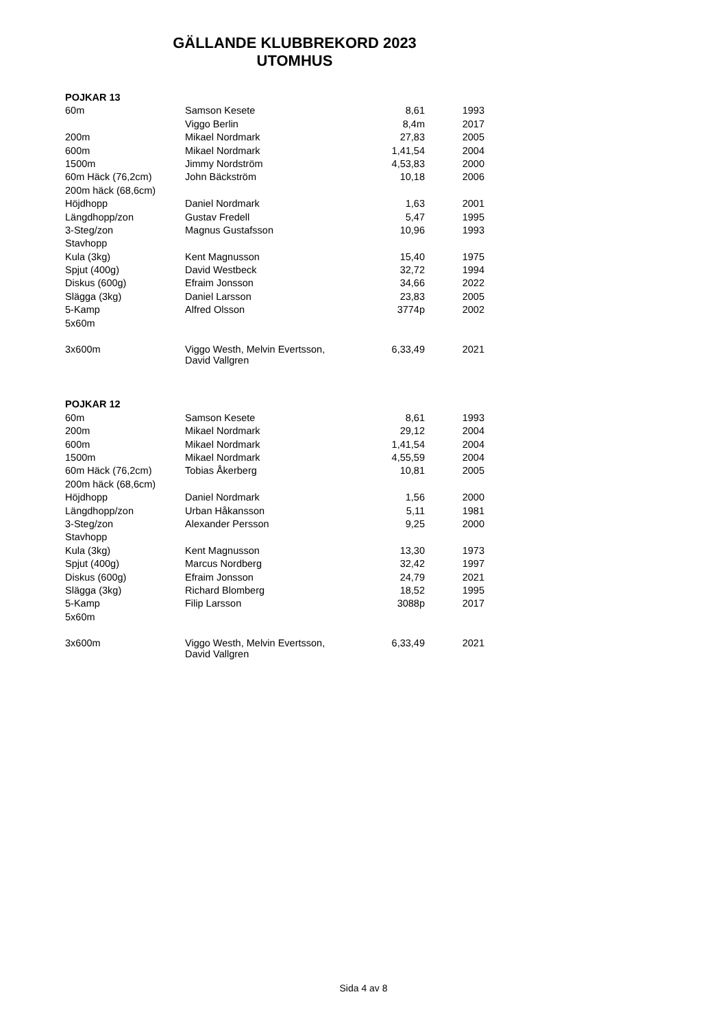GÄLLANDE KLUBBREKORD 2023
UTOMHUS
| POJKAR 13 | | | |
| --- | --- | --- | --- |
| 60m | Samson Kesete | 8,61 | 1993 |
| | Viggo Berlin | 8,4m | 2017 |
| 200m | Mikael Nordmark | 27,83 | 2005 |
| 600m | Mikael Nordmark | 1,41,54 | 2004 |
| 1500m | Jimmy Nordström | 4,53,83 | 2000 |
| 60m Häck (76,2cm) | John Bäckström | 10,18 | 2006 |
| 200m häck (68,6cm) | | | |
| Höjdhopp | Daniel Nordmark | 1,63 | 2001 |
| Längdhopp/zon | Gustav Fredell | 5,47 | 1995 |
| 3-Steg/zon | Magnus Gustafsson | 10,96 | 1993 |
| Stavhopp | | | |
| Kula (3kg) | Kent Magnusson | 15,40 | 1975 |
| Spjut (400g) | David Westbeck | 32,72 | 1994 |
| Diskus (600g) | Efraim Jonsson | 34,66 | 2022 |
| Slägga (3kg) | Daniel Larsson | 23,83 | 2005 |
| 5-Kamp | Alfred Olsson | 3774p | 2002 |
| 5x60m | | | |
| 3x600m | Viggo Westh, Melvin Evertsson, David Vallgren | 6,33,49 | 2021 |
| POJKAR 12 | | | |
| 60m | Samson Kesete | 8,61 | 1993 |
| 200m | Mikael Nordmark | 29,12 | 2004 |
| 600m | Mikael Nordmark | 1,41,54 | 2004 |
| 1500m | Mikael Nordmark | 4,55,59 | 2004 |
| 60m Häck (76,2cm) | Tobias Åkerberg | 10,81 | 2005 |
| 200m häck (68,6cm) | | | |
| Höjdhopp | Daniel Nordmark | 1,56 | 2000 |
| Längdhopp/zon | Urban Håkansson | 5,11 | 1981 |
| 3-Steg/zon | Alexander Persson | 9,25 | 2000 |
| Stavhopp | | | |
| Kula (3kg) | Kent Magnusson | 13,30 | 1973 |
| Spjut (400g) | Marcus Nordberg | 32,42 | 1997 |
| Diskus (600g) | Efraim Jonsson | 24,79 | 2021 |
| Slägga (3kg) | Richard Blomberg | 18,52 | 1995 |
| 5-Kamp | Filip Larsson | 3088p | 2017 |
| 5x60m | | | |
| 3x600m | Viggo Westh, Melvin Evertsson, David Vallgren | 6,33,49 | 2021 |
Sida 4 av 8